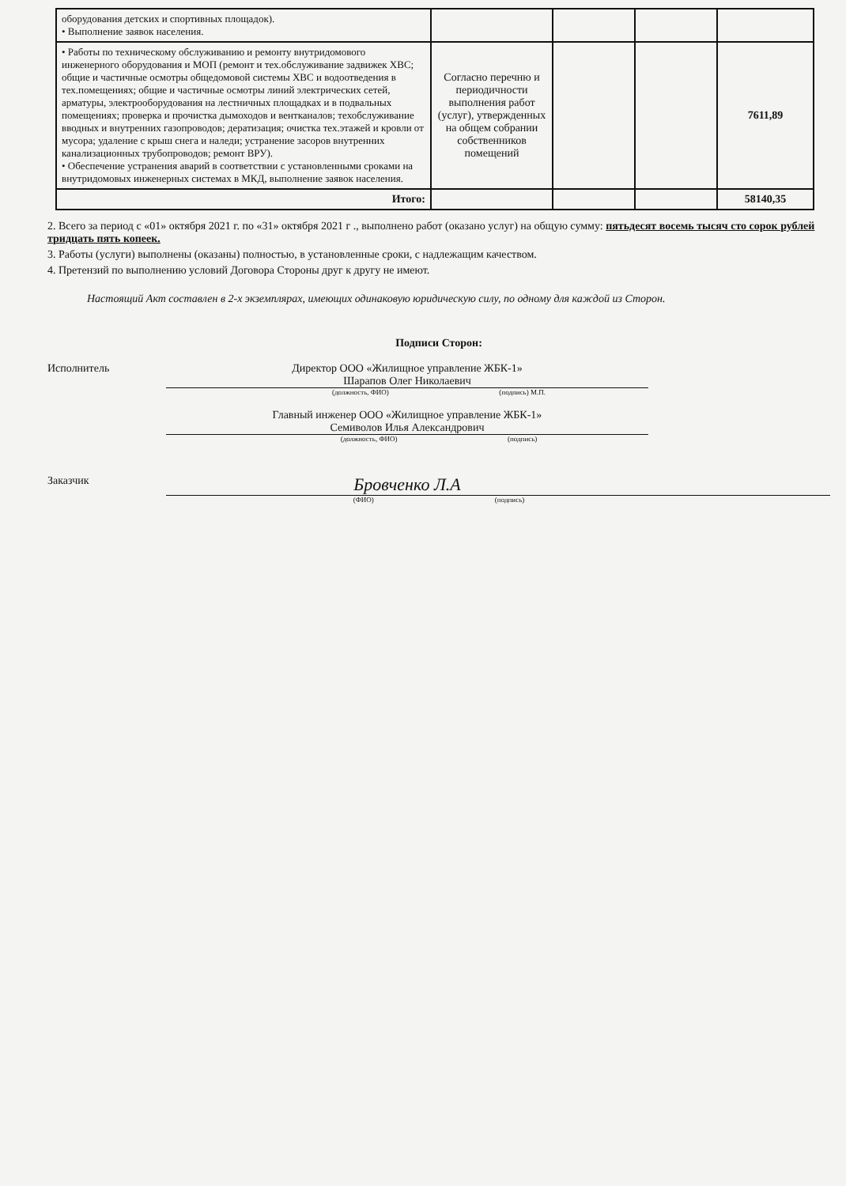| оборудования детских и спортивных площадок). • Выполнение заявок населения. | | | | |
| • Работы по техническому обслуживанию и ремонту внутридомового инженерного оборудования и МОП (ремонт и тех.обслуживание задвижек ХВС; общие и частичные осмотры общедомовой системы ХВС и водоотведения в тех.помещениях; общие и частичные осмотры линий электрических сетей, арматуры, электрооборудования на лестничных площадках и в подвальных помещениях; проверка и прочистка дымоходов и вентканалов; техобслуживание вводных и внутренних газопроводов; дератизация; очистка тех.этажей и кровли от мусора; удаление с крыш снега и наледи; устранение засоров внутренних канализационных трубопроводов; ремонт ВРУ). • Обеспечение устранения аварий в соответствии с установленными сроками на внутридомовых инженерных системах в МКД, выполнение заявок населения. | Согласно перечню и периодичности выполнения работ (услуг), утвержденных на общем собрании собственников помещений | | | 7611,89 |
| Итого: | | | | 58140,35 |
2. Всего за период с «01» октября 2021 г. по «31» октября 2021 г ., выполнено работ (оказано услуг) на общую сумму: пятьдесят восемь тысяч сто сорок рублей тридцать пять копеек.
3. Работы (услуги) выполнены (оказаны) полностью, в установленные сроки, с надлежащим качеством.
4. Претензий по выполнению условий Договора Стороны друг к другу не имеют.
Настоящий Акт составлен в 2-х экземплярах, имеющих одинаковую юридическую силу, по одному для каждой из Сторон.
Подписи Сторон:
Исполнитель Директор ООО «Жилищное управление ЖБК-1»
Шарапов Олег Николаевич
(должность, ФИО) (подпись) М.П.
Главный инженер ООО «Жилищное управление ЖБК-1»
Семиволов Илья Александрович
(должность, ФИО) (подпись)
Заказчик
Бровченко Л.А
(ФИО) (подпись)